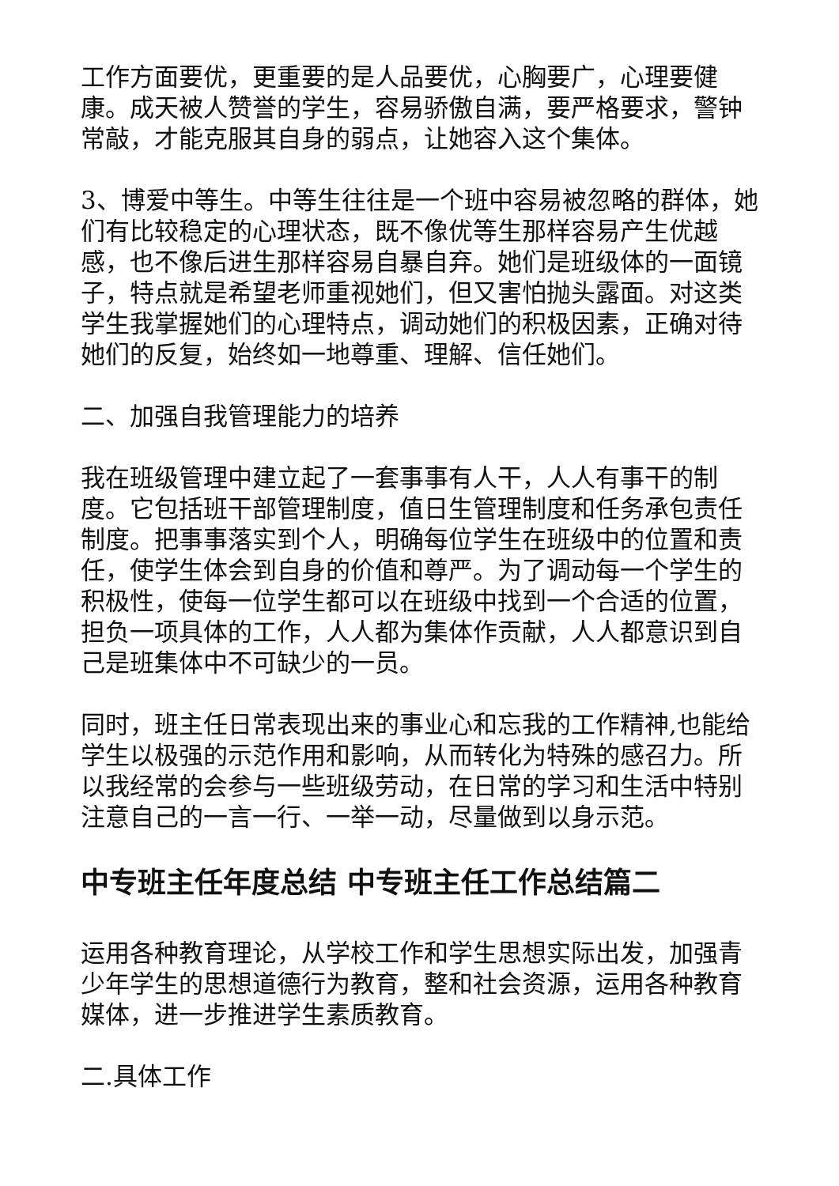工作方面要优，更重要的是人品要优，心胸要广，心理要健康。成天被人赞誉的学生，容易骄傲自满，要严格要求，警钟常敲，才能克服其自身的弱点，让她容入这个集体。
3、博爱中等生。中等生往往是一个班中容易被忽略的群体，她们有比较稳定的心理状态，既不像优等生那样容易产生优越感，也不像后进生那样容易自暴自弃。她们是班级体的一面镜子，特点就是希望老师重视她们，但又害怕抛头露面。对这类学生我掌握她们的心理特点，调动她们的积极因素，正确对待她们的反复，始终如一地尊重、理解、信任她们。
二、加强自我管理能力的培养
我在班级管理中建立起了一套事事有人干，人人有事干的制度。它包括班干部管理制度，值日生管理制度和任务承包责任制度。把事事落实到个人，明确每位学生在班级中的位置和责任，使学生体会到自身的价值和尊严。为了调动每一个学生的积极性，使每一位学生都可以在班级中找到一个合适的位置，担负一项具体的工作，人人都为集体作贡献，人人都意识到自己是班集体中不可缺少的一员。
同时，班主任日常表现出来的事业心和忘我的工作精神,也能给学生以极强的示范作用和影响，从而转化为特殊的感召力。所以我经常的会参与一些班级劳动，在日常的学习和生活中特别注意自己的一言一行、一举一动，尽量做到以身示范。
中专班主任年度总结 中专班主任工作总结篇二
运用各种教育理论，从学校工作和学生思想实际出发，加强青少年学生的思想道德行为教育，整和社会资源，运用各种教育媒体，进一步推进学生素质教育。
二.具体工作